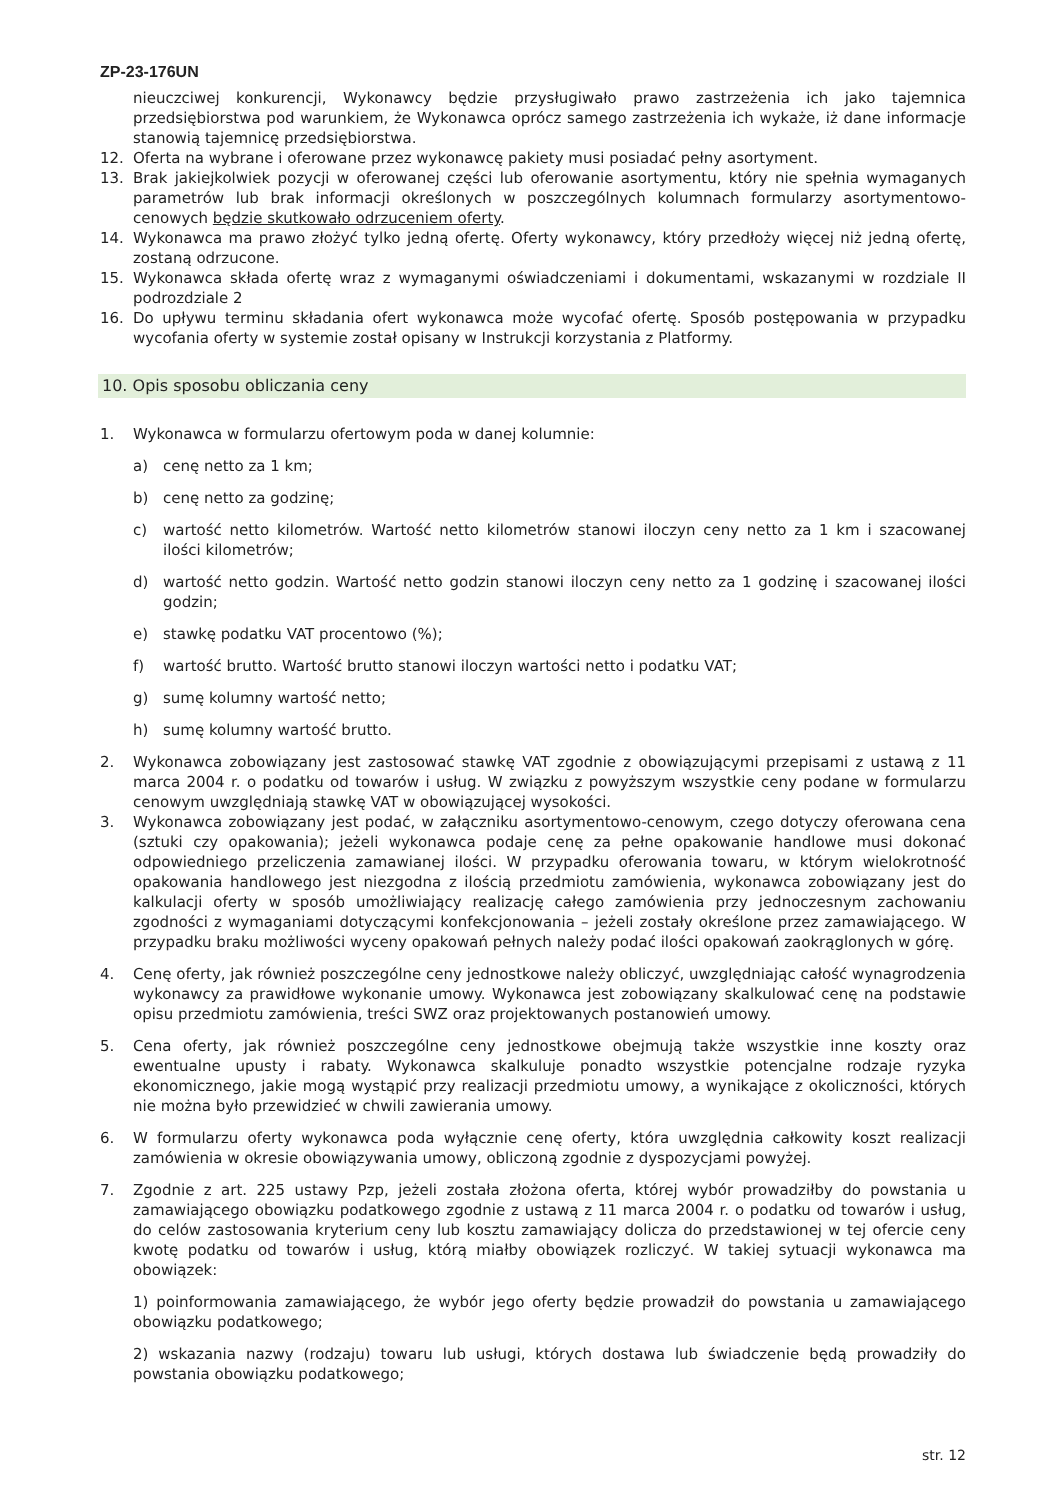ZP-23-176UN
nieuczciwej konkurencji, Wykonawcy będzie przysługiwało prawo zastrzeżenia ich jako tajemnica przedsiębiorstwa pod warunkiem, że Wykonawca oprócz samego zastrzeżenia ich wykaże, iż dane informacje stanowią tajemnicę przedsiębiorstwa.
12. Oferta na wybrane i oferowane przez wykonawcę pakiety musi posiadać pełny asortyment.
13. Brak jakiejkolwiek pozycji w oferowanej części lub oferowanie asortymentu, który nie spełnia wymaganych parametrów lub brak informacji określonych w poszczególnych kolumnach formularzy asortymentowo-cenowych będzie skutkowało odrzuceniem oferty.
14. Wykonawca ma prawo złożyć tylko jedną ofertę. Oferty wykonawcy, który przedłoży więcej niż jedną ofertę, zostaną odrzucone.
15. Wykonawca składa ofertę wraz z wymaganymi oświadczeniami i dokumentami, wskazanymi w rozdziale II podrozdziale 2
16. Do upływu terminu składania ofert wykonawca może wycofać ofertę. Sposób postępowania w przypadku wycofania oferty w systemie został opisany w Instrukcji korzystania z Platformy.
10. Opis sposobu obliczania ceny
1. Wykonawca w formularzu ofertowym poda w danej kolumnie:
a) cenę netto za 1 km;
b) cenę netto za godzinę;
c) wartość netto kilometrów. Wartość netto kilometrów stanowi iloczyn ceny netto za 1 km i szacowanej ilości kilometrów;
d) wartość netto godzin. Wartość netto godzin stanowi iloczyn ceny netto za 1 godzinę i szacowanej ilości godzin;
e) stawkę podatku VAT procentowo (%);
f) wartość brutto. Wartość brutto stanowi iloczyn wartości netto i podatku VAT;
g) sumę kolumny wartość netto;
h) sumę kolumny wartość brutto.
2. Wykonawca zobowiązany jest zastosować stawkę VAT zgodnie z obowiązującymi przepisami z ustawą z 11 marca 2004 r. o podatku od towarów i usług. W związku z powyższym wszystkie ceny podane w formularzu cenowym uwzględniają stawkę VAT w obowiązującej wysokości.
3. Wykonawca zobowiązany jest podać, w załączniku asortymentowo-cenowym, czego dotyczy oferowana cena (sztuki czy opakowania); jeżeli wykonawca podaje cenę za pełne opakowanie handlowe musi dokonać odpowiedniego przeliczenia zamawianej ilości. W przypadku oferowania towaru, w którym wielokrotność opakowania handlowego jest niezgodna z ilością przedmiotu zamówienia, wykonawca zobowiązany jest do kalkulacji oferty w sposób umożliwiający realizację całego zamówienia przy jednoczesnym zachowaniu zgodności z wymaganiami dotyczącymi konfekcjonowania – jeżeli zostały określone przez zamawiającego. W przypadku braku możliwości wyceny opakowań pełnych należy podać ilości opakowań zaokrąglonych w górę.
4. Cenę oferty, jak również poszczególne ceny jednostkowe należy obliczyć, uwzględniając całość wynagrodzenia wykonawcy za prawidłowe wykonanie umowy. Wykonawca jest zobowiązany skalkulować cenę na podstawie opisu przedmiotu zamówienia, treści SWZ oraz projektowanych postanowień umowy.
5. Cena oferty, jak również poszczególne ceny jednostkowe obejmują także wszystkie inne koszty oraz ewentualne upusty i rabaty. Wykonawca skalkuluje ponadto wszystkie potencjalne rodzaje ryzyka ekonomicznego, jakie mogą wystąpić przy realizacji przedmiotu umowy, a wynikające z okoliczności, których nie można było przewidzieć w chwili zawierania umowy.
6. W formularzu oferty wykonawca poda wyłącznie cenę oferty, która uwzględnia całkowity koszt realizacji zamówienia w okresie obowiązywania umowy, obliczoną zgodnie z dyspozycjami powyżej.
7. Zgodnie z art. 225 ustawy Pzp, jeżeli została złożona oferta, której wybór prowadziłby do powstania u zamawiającego obowiązku podatkowego zgodnie z ustawą z 11 marca 2004 r. o podatku od towarów i usług, do celów zastosowania kryterium ceny lub kosztu zamawiający dolicza do przedstawionej w tej ofercie ceny kwotę podatku od towarów i usług, którą miałby obowiązek rozliczyć. W takiej sytuacji wykonawca ma obowiązek:
1) poinformowania zamawiającego, że wybór jego oferty będzie prowadził do powstania u zamawiającego obowiązku podatkowego;
2) wskazania nazwy (rodzaju) towaru lub usługi, których dostawa lub świadczenie będą prowadziły do powstania obowiązku podatkowego;
str. 12